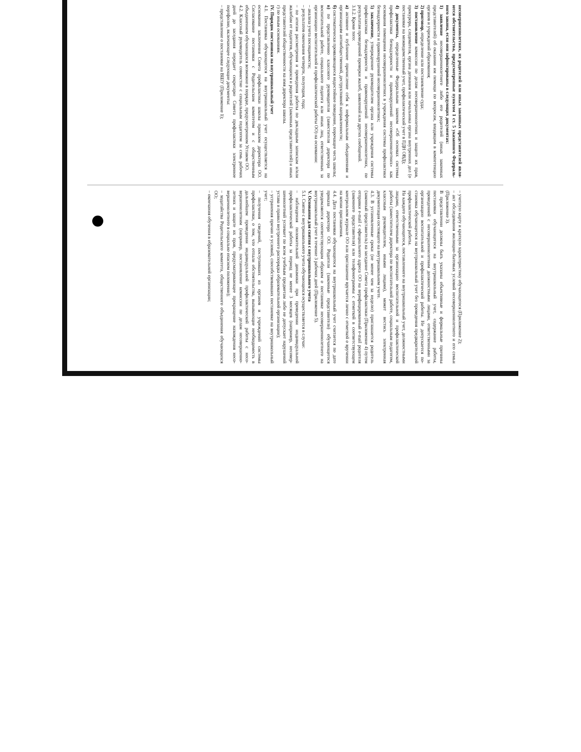несовершеннолетних, их родителей или иных законных представителей явля­ются обстоятельства, предусмотренные пунктом 1 ст. 5 указанного Федераль­ного закона, если они зафиксированы в следующих документах:
1) заявление несовершеннолетнего либо его родителей (иных законных представителей) об оказании им помощи по вопросам, входящим в компетен­цию органов и учреждений образования;
2) приговор, определение или постановление суда;
3) постановление комиссии по делам несовершеннолетних и защите их прав, прокурора, следователя, органа дознания или начальника органа внутрен­них дел (о постановке на межведомственный учет, профилактический учет в ПДН ОВД);
4) документы, определенные Федеральным законом «Об основах системы профилактики безнадзорности и правонарушений несовершеннолетних» как основания помещения несовершеннолетних в учреждения системы профилак­тики безнадзорности и правонарушений несовершеннолетних;
5) заключение, утвержденное руководителем органа или учреждения си­стемы профилактики безнадзорности и правонарушений несовершеннолетних, по результатам проведенной проверки жалоб, заявлений или других сообще­ний.
3.1.2. Кроме того:
а) активное и публичное причисление себя к неформальным объединени­ям и организациям антиобщественной, деструктивной направленности;
б) систематически проявляющееся недостойное поведение, порочащее честь школы;
в) по представлению классного руководителя (заместителя директора по воспитательной работе, социального педагога или иных лиц, ответственных за организацию воспитательной и профилактической работы ОО) на основании:
– анализа учета посещаемости;
– результатов окончания четверти, полугодия, года;
– по итогам рассмотрения и проведения работы по докладным запискам и/или жалобам от педагогов, обучающихся и родителей (законных представи­телей) и иных представителей общественности на имя директора школы.
г) по иным основаниям.
IV. Порядок постановки на внутришкольный учет
4.1. Постановка обучающегося на внутришкольный учет осуществляется на основании заключения Совета профилактики школы приказом директора ОО. Согласование постановки с Родительским комитетом и с общественным объединением обучающихся возможно в порядке, предусмотренном Уставом ОО.
4.2. Классный руководитель совместно с социальным педагогом за семь рабочих дней до заседания передает секретарю Совета профилактики электрон­ное портфолио, включающее следующие документы:
– представление о постановке на ВШУ (Приложение 1);
– учетную карту и краткую характеристику обучающегося (Приложение 2);
– акт обследования жилищно-бытовых условий несовершеннолетнего и его семьи (Приложение 3).
В представлении должны быть указаны объективные и формальные при­чины постановки обучающегося на внутришкольный учет, содержание работы, проведенной с несовершеннолетним должностными лицами, ответственными за организацию воспитательной и профилактической работы. Не допускается по­становка обучающегося на внутришкольный учет без проведения предвари­тельной профилактической работы.
На каждого обучающегося, поставленного на внутришкольный учет, должностными лицами, ответственными за организацию воспитательной и профилактической работы (заместителем директора по воспитательной работе, социальным педагогом, классным руководителем, иными лицами), может ве­стись электронная документация состоящего на внутришкольном учете.
4.3. В установленные сроки (не менее чем за неделю) приглашается роди­тель (законный представитель) на заседание Совета профилактики (Приложе­ние 4) путем отправки e-mail с официального адреса ОО на верифицированный e-mail родителя (законного представителя) или телефонограммы с отметкой в соответствующем контрольном журнале ОО или приглашение вручается лично с отметкой о вручении на копии приглашения.
4.4. Дата постановки обучающегося на внутришкольный учет считается по дате приказа директора ОО. Родители (законные представители) обучающе­гося уведомляются соответствующим образом о постановке несовершеннолет­него на внутришкольный учет в течение 3 рабочих дней (Приложение 5).
V. Основания для снятия с внутришкольного учета
5.1. Снятие с внутришкольного учета обучающихся осуществляется в слу­чае:
– наблюдения положительной динамики при проведении индивидуальной профилактической работы за период не менее 3 месяцев (например, несовер­шеннолетний успевает по всем учебным предметам либо не допускает наруше­ний устава и правил внутреннего распорядка образовательной организации);
– устранения причин и условий, способствовавших постановке на внут­ришкольный учет;
– получения сведений, поступивших из органов и учреждений системы профилактики, о том, что отпали обстоятельства, вызывающие необходимость в дальнейшем проведении индивидуальной профилактической работы с несо­вершеннолетним (например, постановление комиссии по делам несовершенно­летних и защите их прав, предусматривающее прекращение нахождения несо­вершеннолетнего в социально опасном положении);
– ходатайства Родительского комитета, общественного объединения обу­чающихся ОО;
– окончания обучения в образовательной организации;